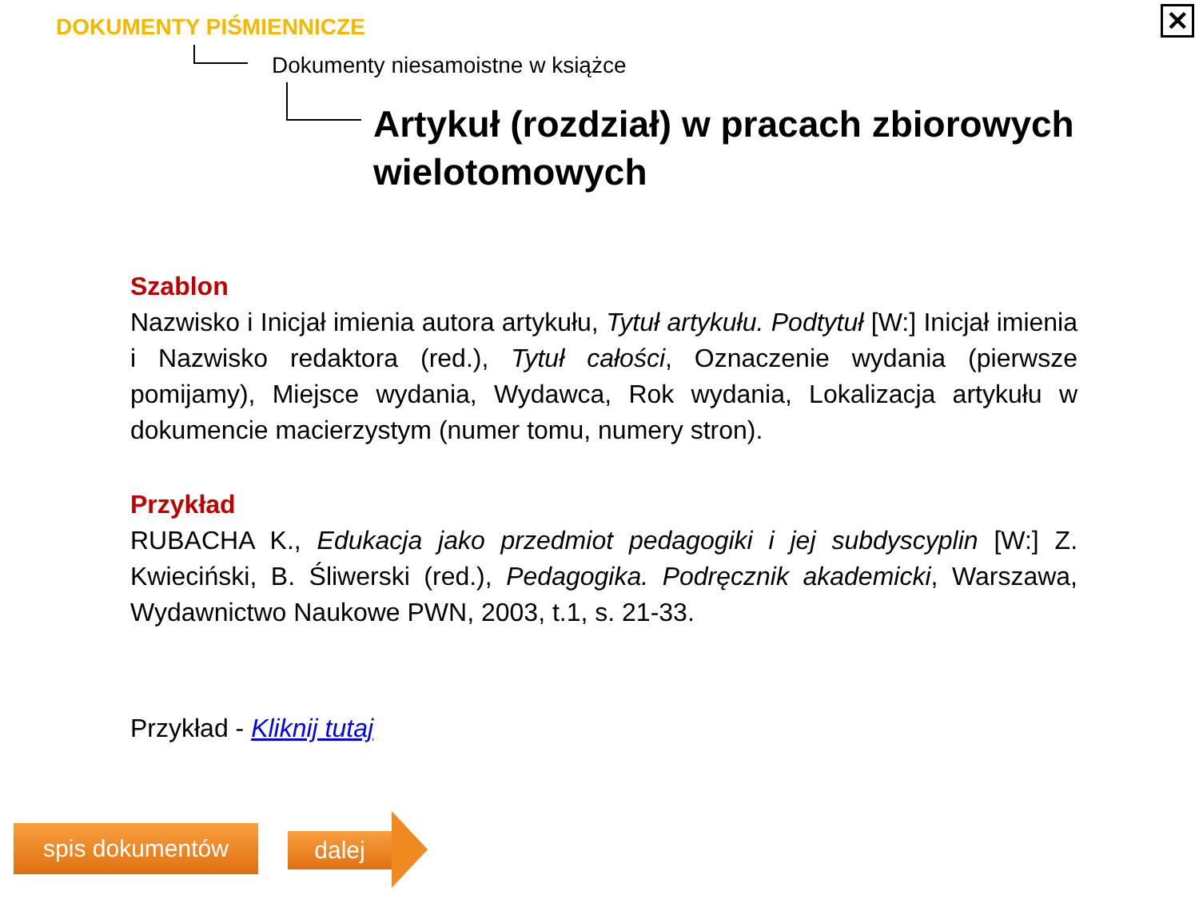✕ DOKUMENTY PIŚMIENNICZE
Dokumenty niesamoistne w książce
Artykuł (rozdział) w pracach zbiorowych wielotomowych
Szablon
Nazwisko i Inicjał imienia autora artykułu, Tytuł artykułu. Podtytuł [W:] Inicjał imienia i Nazwisko redaktora (red.), Tytuł całości, Oznaczenie wydania (pierwsze pomijamy), Miejsce wydania, Wydawca, Rok wydania, Lokalizacja artykułu w dokumencie macierzystym (numer tomu, numery stron).
Przykład
RUBACHA K., Edukacja jako przedmiot pedagogiki i jej subdyscyplin [W:] Z. Kwieciński, B. Śliwerski (red.), Pedagogika. Podręcznik akademicki, Warszawa, Wydawnictwo Naukowe PWN, 2003, t.1, s. 21-33.
Przykład - Kliknij tutaj
spis dokumentów dalej